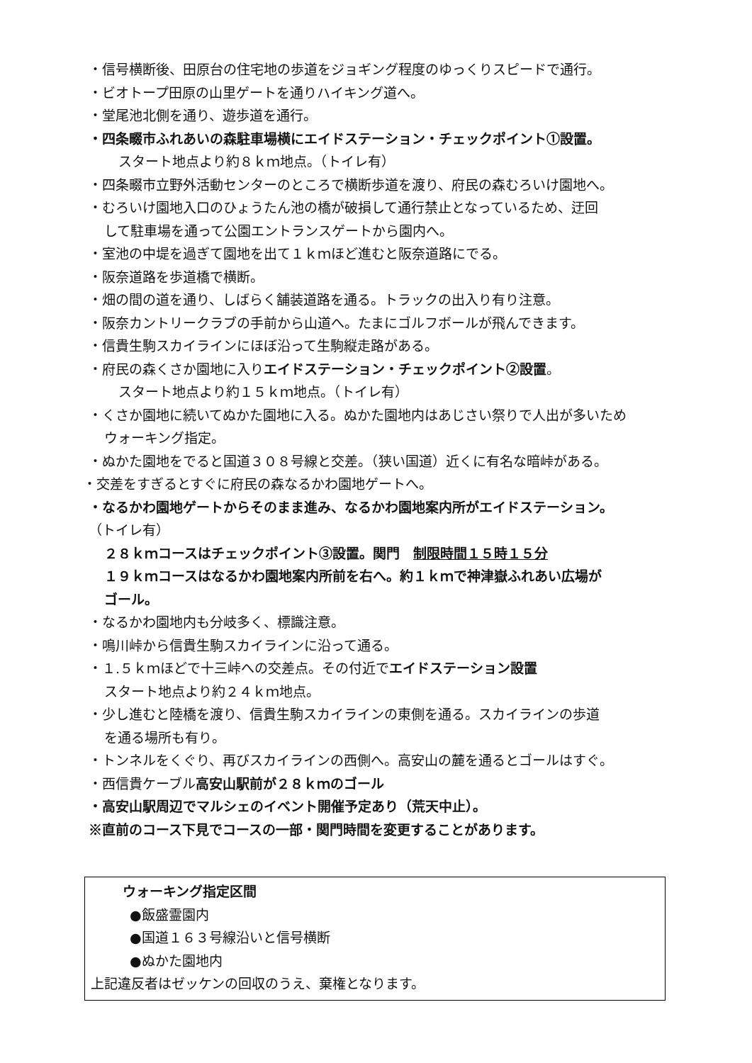・信号横断後、田原台の住宅地の歩道をジョギング程度のゆっくりスピードで通行。
・ビオトープ田原の山里ゲートを通りハイキング道へ。
・堂尾池北側を通り、遊歩道を通行。
・四条畷市ふれあいの森駐車場横にエイドステーション・チェックポイント①設置。
スタート地点より約８ｋｍ地点。（トイレ有）
・四条畷市立野外活動センターのところで横断歩道を渡り、府民の森むろいけ園地へ。
・むろいけ園地入口のひょうたん池の橋が破損して通行禁止となっているため、迂回
して駐車場を通って公園エントランスゲートから園内へ。
・室池の中堤を過ぎて園地を出て１ｋｍほど進むと阪奈道路にでる。
・阪奈道路を歩道橋で横断。
・畑の間の道を通り、しばらく舗装道路を通る。トラックの出入り有り注意。
・阪奈カントリークラブの手前から山道へ。たまにゴルフボールが飛んできます。
・信貴生駒スカイラインにほぼ沿って生駒縦走路がある。
・府民の森くさか園地に入りエイドステーション・チェックポイント②設置。
スタート地点より約１５ｋｍ地点。（トイレ有）
・くさか園地に続いてぬかた園地に入る。ぬかた園地内はあじさい祭りで人出が多いため
ウォーキング指定。
・ぬかた園地をでると国道３０８号線と交差。（狭い国道）近くに有名な暗峠がある。
・交差をすぎるとすぐに府民の森なるかわ園地ゲートへ。
・なるかわ園地ゲートからそのまま進み、なるかわ園地案内所がエイドステーション。
（トイレ有）
２８ｋｍコースはチェックポイント③設置。関門　制限時間１５時１５分
１９ｋｍコースはなるかわ園地案内所前を右へ。約１ｋｍで神津嶽ふれあい広場が
ゴール。
・なるかわ園地内も分岐多く、標識注意。
・鳴川峠から信貴生駒スカイラインに沿って通る。
・１.５ｋｍほどで十三峠への交差点。その付近でエイドステーション設置
スタート地点より約２４ｋｍ地点。
・少し進むと陸橋を渡り、信貴生駒スカイラインの東側を通る。スカイラインの歩道
を通る場所も有り。
・トンネルをくぐり、再びスカイラインの西側へ。高安山の麓を通るとゴールはすぐ。
・西信貴ケーブル高安山駅前が２８ｋｍのゴール
・高安山駅周辺でマルシェのイベント開催予定あり（荒天中止）。
※直前のコース下見でコースの一部・関門時間を変更することがあります。
ウォーキング指定区間
●飯盛霊園内
●国道１６３号線沿いと信号横断
●ぬかた園地内
上記違反者はゼッケンの回収のうえ、棄権となります。